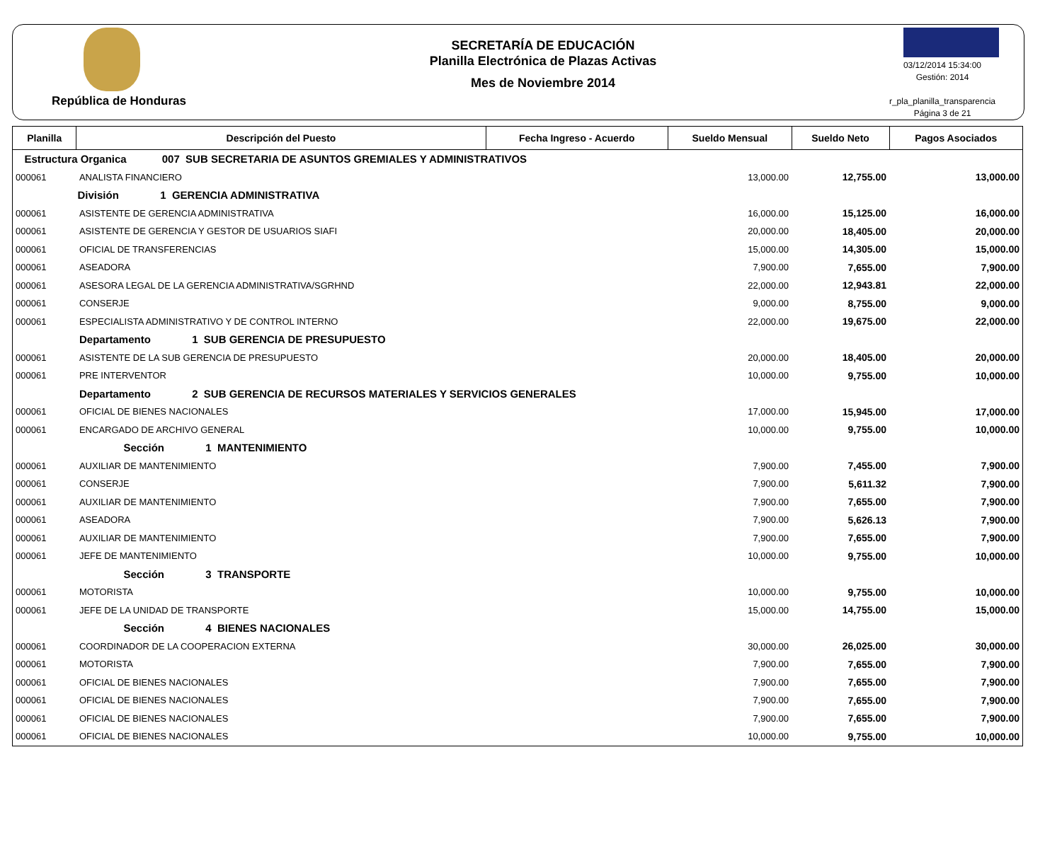República de Honduras
SECRETARÍA DE EDUCACIÓN
Planilla Electrónica de Plazas Activas
Mes de Noviembre 2014
03/12/2014 15:34:00
Gestión: 2014
r_pla_planilla_transparencia
Página 3 de 21
| Planilla | Descripción del Puesto | Fecha Ingreso - Acuerdo | Sueldo Mensual | Sueldo Neto | Pagos Asociados |
| --- | --- | --- | --- | --- | --- |
| Estructura Organica 007 SUB SECRETARIA DE ASUNTOS GREMIALES Y ADMINISTRATIVOS | | | | | |
| 000061 | ANALISTA FINANCIERO | | 13,000.00 | 12,755.00 | 13,000.00 |
| División 1 GERENCIA ADMINISTRATIVA | | | | | |
| 000061 | ASISTENTE DE GERENCIA ADMINISTRATIVA | | 16,000.00 | 15,125.00 | 16,000.00 |
| 000061 | ASISTENTE DE GERENCIA Y GESTOR DE USUARIOS SIAFI | | 20,000.00 | 18,405.00 | 20,000.00 |
| 000061 | OFICIAL DE TRANSFERENCIAS | | 15,000.00 | 14,305.00 | 15,000.00 |
| 000061 | ASEADORA | | 7,900.00 | 7,655.00 | 7,900.00 |
| 000061 | ASESORA LEGAL DE LA GERENCIA ADMINISTRATIVA/SGRHND | | 22,000.00 | 12,943.81 | 22,000.00 |
| 000061 | CONSERJE | | 9,000.00 | 8,755.00 | 9,000.00 |
| 000061 | ESPECIALISTA ADMINISTRATIVO Y DE CONTROL INTERNO | | 22,000.00 | 19,675.00 | 22,000.00 |
| | Departamento 1 SUB GERENCIA DE PRESUPUESTO | | | | |
| 000061 | ASISTENTE DE LA SUB GERENCIA DE PRESUPUESTO | | 20,000.00 | 18,405.00 | 20,000.00 |
| 000061 | PRE INTERVENTOR | | 10,000.00 | 9,755.00 | 10,000.00 |
| | Departamento 2 SUB GERENCIA DE RECURSOS MATERIALES Y SERVICIOS GENERALES | | | | |
| 000061 | OFICIAL DE BIENES NACIONALES | | 17,000.00 | 15,945.00 | 17,000.00 |
| 000061 | ENCARGADO DE ARCHIVO GENERAL | | 10,000.00 | 9,755.00 | 10,000.00 |
| | Sección 1 MANTENIMIENTO | | | | |
| 000061 | AUXILIAR DE MANTENIMIENTO | | 7,900.00 | 7,455.00 | 7,900.00 |
| 000061 | CONSERJE | | 7,900.00 | 5,611.32 | 7,900.00 |
| 000061 | AUXILIAR DE MANTENIMIENTO | | 7,900.00 | 7,655.00 | 7,900.00 |
| 000061 | ASEADORA | | 7,900.00 | 5,626.13 | 7,900.00 |
| 000061 | AUXILIAR DE MANTENIMIENTO | | 7,900.00 | 7,655.00 | 7,900.00 |
| 000061 | JEFE DE MANTENIMIENTO | | 10,000.00 | 9,755.00 | 10,000.00 |
| | Sección 3 TRANSPORTE | | | | |
| 000061 | MOTORISTA | | 10,000.00 | 9,755.00 | 10,000.00 |
| 000061 | JEFE DE LA UNIDAD DE TRANSPORTE | | 15,000.00 | 14,755.00 | 15,000.00 |
| | Sección 4 BIENES NACIONALES | | | | |
| 000061 | COORDINADOR DE LA COOPERACION EXTERNA | | 30,000.00 | 26,025.00 | 30,000.00 |
| 000061 | MOTORISTA | | 7,900.00 | 7,655.00 | 7,900.00 |
| 000061 | OFICIAL DE BIENES NACIONALES | | 7,900.00 | 7,655.00 | 7,900.00 |
| 000061 | OFICIAL DE BIENES NACIONALES | | 7,900.00 | 7,655.00 | 7,900.00 |
| 000061 | OFICIAL DE BIENES NACIONALES | | 7,900.00 | 7,655.00 | 7,900.00 |
| 000061 | OFICIAL DE BIENES NACIONALES | | 10,000.00 | 9,755.00 | 10,000.00 |